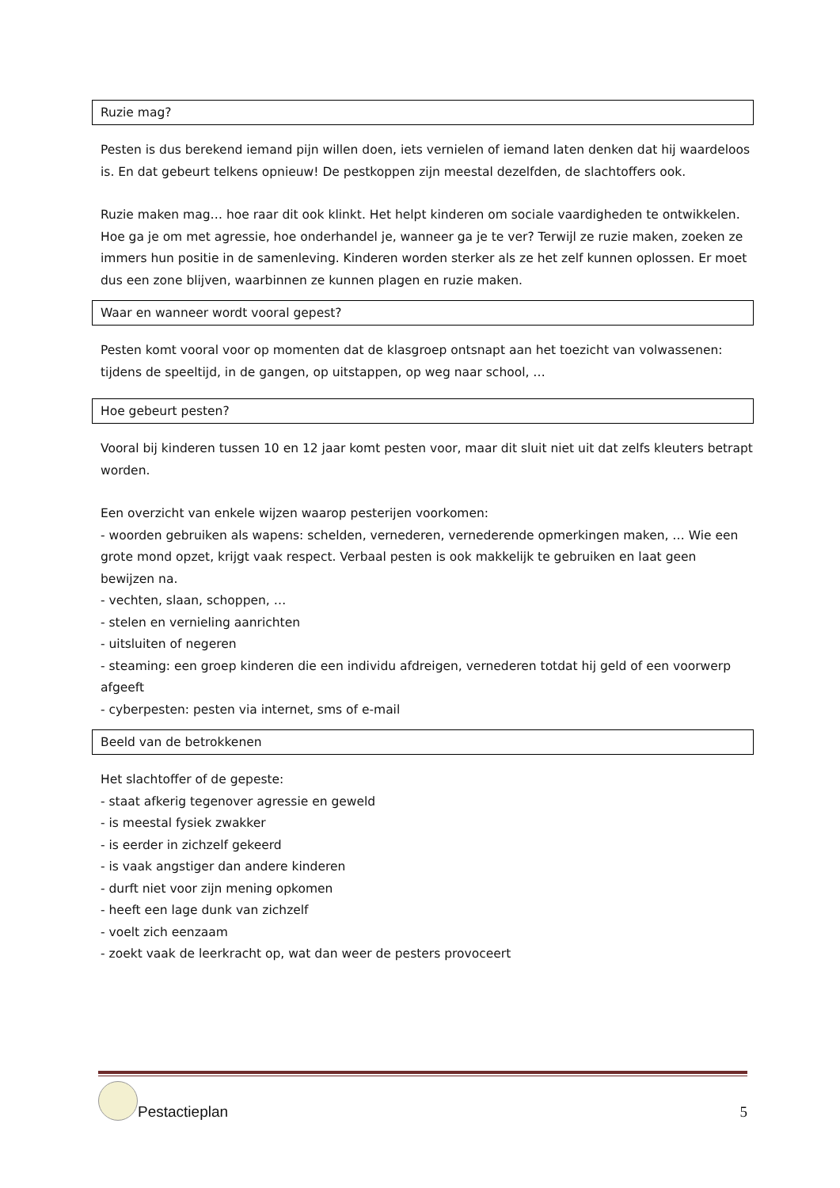Ruzie mag?
Pesten is dus berekend iemand pijn willen doen, iets vernielen of iemand laten denken dat hij waardeloos is. En dat gebeurt telkens opnieuw! De pestkoppen zijn meestal dezelfden, de slachtoffers ook.
Ruzie maken mag… hoe raar dit ook klinkt. Het helpt kinderen om sociale vaardigheden te ontwikkelen. Hoe ga je om met agressie, hoe onderhandel je, wanneer ga je te ver? Terwijl ze ruzie maken, zoeken ze immers hun positie in de samenleving. Kinderen worden sterker als ze het zelf kunnen oplossen. Er moet dus een zone blijven, waarbinnen ze kunnen plagen en ruzie maken.
Waar en wanneer wordt vooral gepest?
Pesten komt vooral voor op momenten dat de klasgroep ontsnapt aan het toezicht van volwassenen: tijdens de speeltijd, in de gangen, op uitstappen, op weg naar school, …
Hoe gebeurt pesten?
Vooral bij kinderen tussen 10 en 12 jaar komt pesten voor, maar dit sluit niet uit dat zelfs kleuters betrapt worden.
Een overzicht van enkele wijzen waarop pesterijen voorkomen:
- woorden gebruiken als wapens: schelden, vernederen, vernederende opmerkingen maken, … Wie een grote mond opzet, krijgt vaak respect. Verbaal pesten is ook makkelijk te gebruiken en laat geen bewijzen na.
- vechten, slaan, schoppen, …
- stelen en vernieling aanrichten
- uitsluiten of negeren
- steaming: een groep kinderen die een individu afdreigen, vernederen totdat hij geld of een voorwerp afgeeft
- cyberpesten: pesten via internet, sms of e-mail
Beeld van de betrokkenen
Het slachtoffer of de gepeste:
- staat afkerig tegenover agressie en geweld
- is meestal fysiek zwakker
- is eerder in zichzelf gekeerd
- is vaak angstiger dan andere kinderen
- durft niet voor zijn mening opkomen
- heeft een lage dunk van zichzelf
- voelt zich eenzaam
- zoekt vaak de leerkracht op, wat dan weer de pesters provoceert
Pestactieplan
5